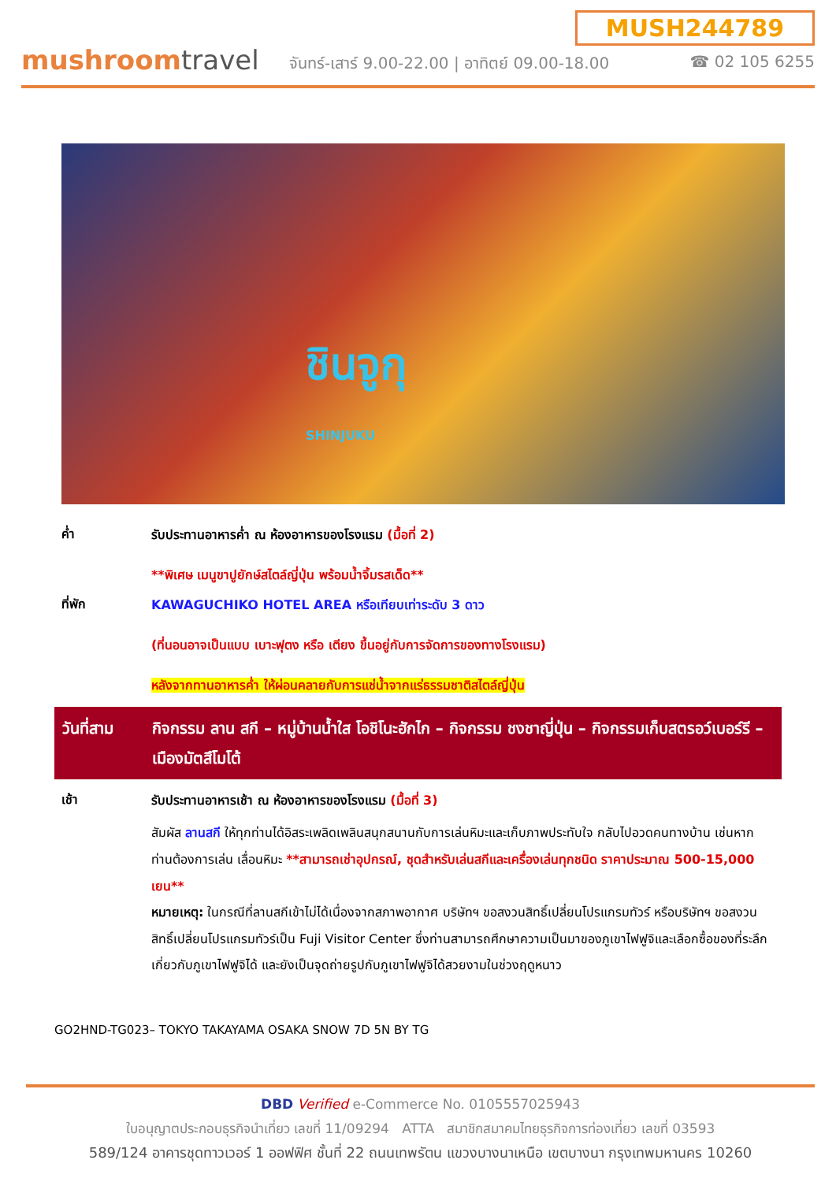mushroomtravel
MUSH244789
จันทร์-เสาร์ 9.00-22.00 | อาทิตย์ 09.00-18.00 ☎ 02 105 6255
ชินจูกุ
SHINJUKU
ค่ำ
รับประทานอาหารค่ำ ณ ห้องอาหารของโรงแรม (มื้อที่ 2)
**พิเศษ เมนูขาปูยักษ์สไตล์ญี่ปุ่น พร้อมน้ำจิ้มรสเด็ด**
ที่พัก
KAWAGUCHIKO HOTEL AREA หรือเทียบเท่าระดับ 3 ดาว
(ที่นอนอาจเป็นแบบ เบาะฟุตง หรือ เตียง ขึ้นอยู่กับการจัดการของทางโรงแรม)
หลังจากทานอาหารค่ำ ให้ผ่อนคลายกับการแช่น้ำจากแร่ธรรมชาติสไตล์ญี่ปุ่น
วันที่สาม กิจกรรม ลาน สกี – หมู่บ้านน้ำใส โอชิโนะฮักไก – กิจกรรม ชงชาญี่ปุ่น – กิจกรรมเก็บสตรอว์เบอร์รี – เมืองมัตสึโมโต้
เช้า
รับประทานอาหารเช้า ณ ห้องอาหารของโรงแรม (มื้อที่ 3)
สัมผัส ลานสกี ให้ทุกท่านได้อิสระเพลิดเพลินสนุกสนานกับการเล่นหิมะและเก็บภาพประทับใจ กลับไปอวดคนทางบ้าน เช่นหากท่านต้องการเล่น เลื่อนหิมะ **สามารถเช่าอุปกรณ์, ชุดสำหรับเล่นสกีและเครื่องเล่นทุกชนิด ราคาประมาณ 500-15,000 เยน**
หมายเหตุ: ในกรณีที่ลานสกีเข้าไม่ได้เนื่องจากสภาพอากาศ บริษัทฯ ขอสงวนสิทธิ์เปลี่ยนโปรแกรมทัวร์ หรือบริษัทฯ ขอสงวนสิทธิ์เปลี่ยนโปรแกรมทัวร์เป็น Fuji Visitor Center ซึ่งท่านสามารถศึกษาความเป็นมาของภูเขาไฟฟูจิและเลือกซื้อของที่ระลึกเกี่ยวกับภูเขาไฟฟูจิได้ และยังเป็นจุดถ่ายรูปกับภูเขาไฟฟูจิได้สวยงามในช่วงฤดูหนาว
GO2HND-TG023– TOKYO TAKAYAMA OSAKA SNOW 7D 5N BY TG
DBD Verified e-Commerce No. 0105557025943
ใบอนุญาตประกอบธุรกิจนำเที่ยว เลขที่ 11/09294 ATTA สมาชิกสมาคมไทยธุรกิจการท่องเที่ยว เลขที่ 03593
589/124 อาคารชุดทาวเวอร์ 1 ออฟฟิศ ชั้นที่ 22 ถนนเทพรัตน แขวงบางนาเหนือ เขตบางนา กรุงเทพมหานคร 10260